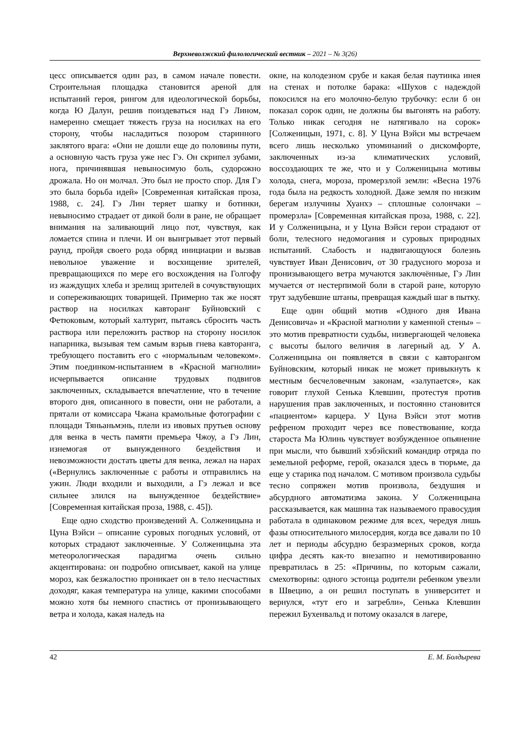Верхневолжский филологический вестник – 2021 – № 3(26)
цесс описывается один раз, в самом начале повести. Строительная площадка становится ареной для испытаний героя, рингом для идеологической борьбы, когда Ю Далун, решив поиздеваться над Гэ Лином, намеренно смещает тяжесть груза на носилках на его сторону, чтобы насладиться позором старинного заклятого врага: «Они не дошли еще до половины пути, а основную часть груза уже нес Гэ. Он скрипел зубами, нога, причинявшая невыносимую боль, судорожно дрожала. Но он молчал. Это был не просто спор. Для Гэ это была борьба идей» [Современная китайская проза, 1988, с. 24]. Гэ Лин теряет шапку и ботинки, невыносимо страдает от дикой боли в ране, не обращает внимания на заливающий лицо пот, чувствуя, как ломается спина и плечи. И он выигрывает этот первый раунд, пройдя своего рода обряд инициации и вызвав невольное уважение и восхищение зрителей, превращающихся по мере его восхождения на Голгофу из жаждущих хлеба и зрелищ зрителей в сочувствующих и сопереживающих товарищей. Примерно так же носят раствор на носилках кавторанг Буйновский с Фетюковым, который халтурит, пытаясь сбросить часть раствора или переложить раствор на сторону носилок напарника, вызывая тем самым взрыв гнева кавторанга, требующего поставить его с «нормальным человеком». Этим поединком-испытанием в «Красной магнолии» исчерпывается описание трудовых подвигов заключенных, складывается впечатление, что в течение второго дня, описанного в повести, они не работали, а прятали от комиссара Чжана крамольные фотографии с площади Тяньаньмэнь, плели из ивовых прутьев основу для венка в честь памяти премьера Чжоу, а Гэ Лин, изнемогая от вынужденного бездействия и невозможности достать цветы для венка, лежал на нарах («Вернулись заключенные с работы и отправились на ужин. Люди входили и выходили, а Гэ лежал и все сильнее злился на вынужденное бездействие» [Современная китайская проза, 1988, с. 45]).
Еще одно сходство произведений А. Солженицына и Цуна Вэйси – описание суровых погодных условий, от которых страдают заключенные. У Солженицына эта метеорологическая парадигма очень сильно акцентирована: он подробно описывает, какой на улице мороз, как безжалостно проникает он в тело несчастных доходяг, какая температура на улице, какими способами можно хотя бы немного спастись от пронизывающего ветра и холода, какая наледь на
окне, на колодезном срубе и какая белая паутинка инея на стенах и потолке барака: «Шухов с надеждой покосился на его молочно-белую трубочку: если б он показал сорок один, не должны бы выгонять на работу. Только никак сегодня не натягивало на сорок» [Солженицын, 1971, с. 8]. У Цуна Вэйси мы встречаем всего лишь несколько упоминаний о дискомфорте, заключенных из-за климатических условий, воссоздающих те же, что и у Солженицына мотивы холода, снега, мороза, промерзлой земли: «Весна 1976 года была на редкость холодной. Даже земля по низким берегам излучины Хуанхэ – сплошные солончаки – промерзла» [Современная китайская проза, 1988, с. 22]. И у Солженицына, и у Цуна Вэйси герои страдают от боли, телесного недомогания и суровых природных испытаний. Слабость и надвигающуюся болезнь чувствует Иван Денисович, от 30 градусного мороза и пронизывающего ветра мучаются заключённые, Гэ Лин мучается от нестерпимой боли в старой ране, которую трут задубевшие штаны, превращая каждый шаг в пытку.
Еще один общий мотив «Одного дня Ивана Денисовича» и «Красной магнолии у каменной стены» – это мотив превратности судьбы, низвергающей человека с высоты былого величия в лагерный ад. У А. Солженицына он появляется в связи с кавторангом Буйновским, который никак не может привыкнуть к местным бесчеловечным законам, «залупается», как говорит глухой Сенька Клевшин, протестуя против нарушения прав заключенных, и постоянно становится «пациентом» карцера. У Цуна Вэйси этот мотив рефреном проходит через все повествование, когда староста Ма Юлинь чувствует возбужденное опьянение при мысли, что бывший хэбэйский командир отряда по земельной реформе, герой, оказался здесь в тюрьме, да еще у старика под началом. С мотивом произвола судьбы тесно сопряжен мотив произвола, бездушия и абсурдного автоматизма закона. У Солженицына рассказывается, как машина так называемого правосудия работала в одинаковом режиме для всех, чередуя лишь фазы относительного милосердия, когда все давали по 10 лет и периоды абсурдно безразмерных сроков, когда цифра десять как-то внезапно и немотивированно превратилась в 25: «Причины, по которым сажали, смехотворны: одного эстонца родители ребенком увезли в Швецию, а он решил поступать в университет и вернулся, «тут его и загребли», Сенька Клевшин пережил Бухенвальд и потому оказался в лагере,
42 Е. М. Болдырева